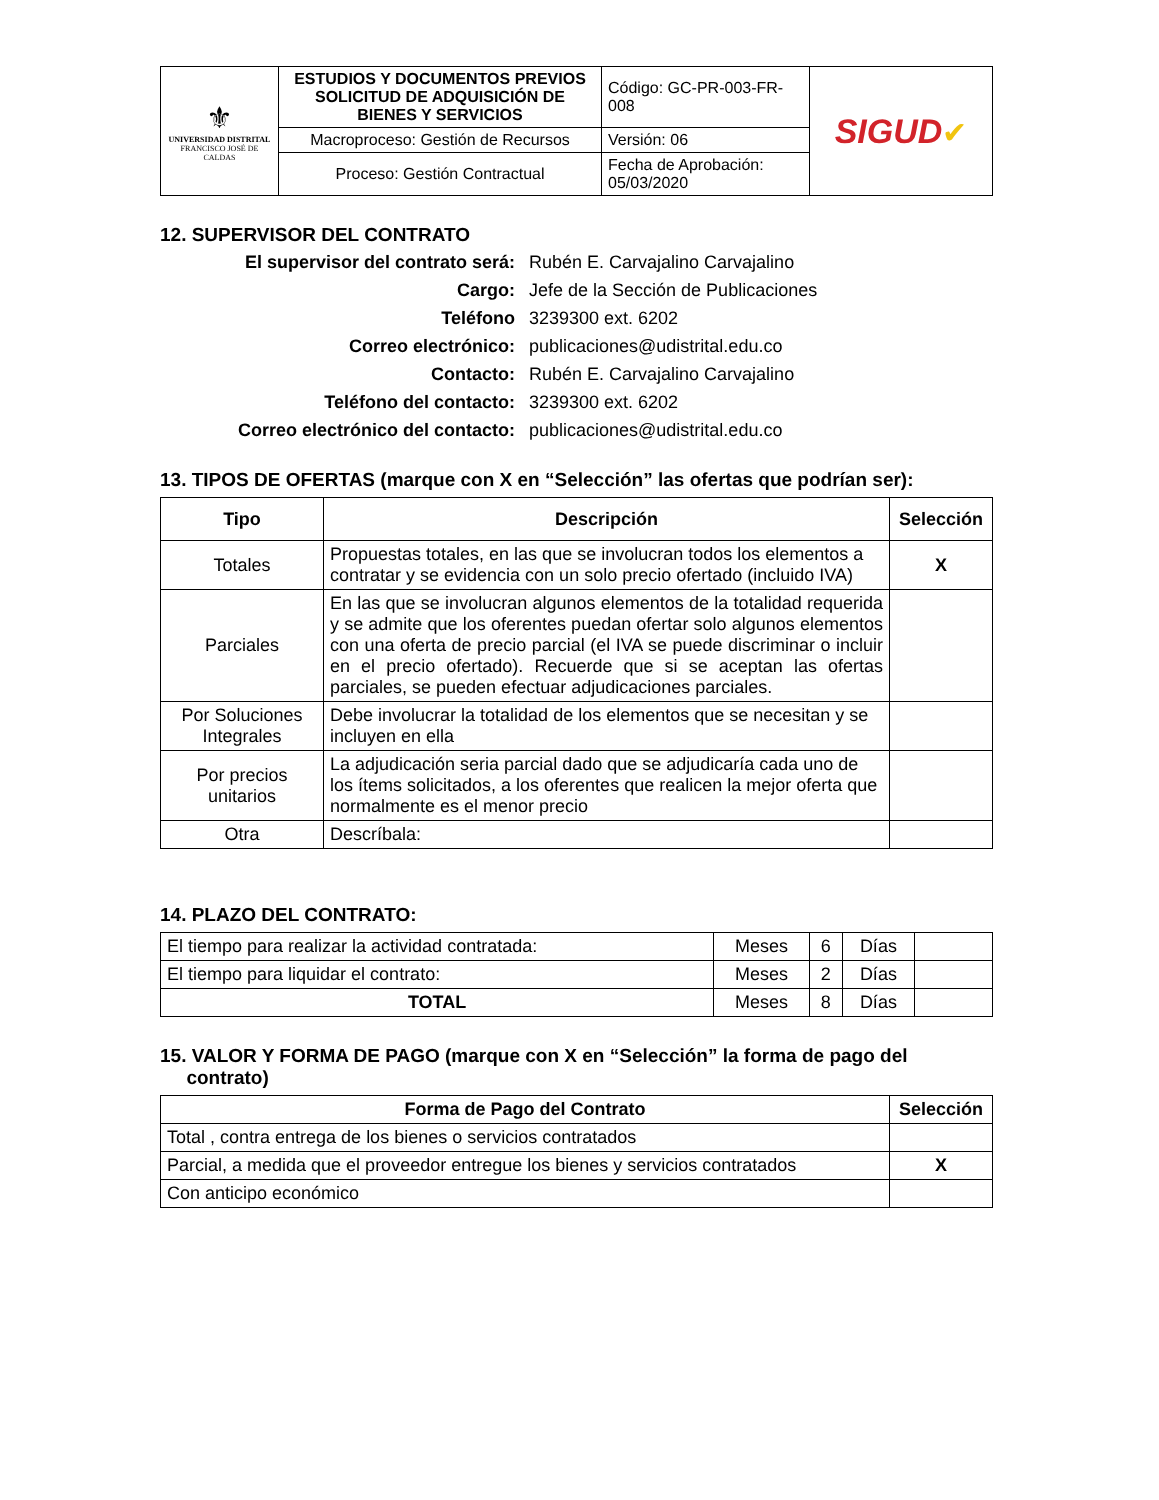| ⚜ UNIVERSIDAD DISTRITAL FRANCISCO JOSÉ DE CALDAS | ESTUDIOS Y DOCUMENTOS PREVIOS SOLICITUD DE ADQUISICIÓN DE BIENES Y SERVICIOS | Código: GC-PR-003-FR-008 | SIGUD ✔ |
| | Macroproceso: Gestión de Recursos | Versión: 06 | |
| | Proceso: Gestión Contractual | Fecha de Aprobación: 05/03/2020 | |
12. SUPERVISOR DEL CONTRATO
El supervisor del contrato será: Rubén E. Carvajalino Carvajalino Cargo: Jefe de la Sección de Publicaciones Teléfono 3239300 ext. 6202 Correo electrónico: publicaciones@udistrital.edu.co Contacto: Rubén E. Carvajalino Carvajalino Teléfono del contacto: 3239300 ext. 6202 Correo electrónico del contacto: publicaciones@udistrital.edu.co
13. TIPOS DE OFERTAS (marque con X en “Selección” las ofertas que podrían ser):
| Tipo | Descripción | Selección |
| --- | --- | --- |
| Totales | Propuestas totales, en las que se involucran todos los elementos a contratar y se evidencia con un solo precio ofertado (incluido IVA) | X |
| Parciales | En las que se involucran algunos elementos de la totalidad requerida y se admite que los oferentes puedan ofertar solo algunos elementos con una oferta de precio parcial (el IVA se puede discriminar o incluir en el precio ofertado). Recuerde que si se aceptan las ofertas parciales, se pueden efectuar adjudicaciones parciales. | |
| Por Soluciones Integrales | Debe involucrar la totalidad de los elementos que se necesitan y se incluyen en ella | |
| Por precios unitarios | La adjudicación seria parcial dado que se adjudicaría cada uno de los ítems solicitados, a los oferentes que realicen la mejor oferta que normalmente es el menor precio | |
| Otra | Descríbala: | |
14. PLAZO DEL CONTRATO:
| El tiempo para realizar la actividad contratada: | Meses | 6 | Días | |
| El tiempo para liquidar el contrato: | Meses | 2 | Días | |
| TOTAL | Meses | 8 | Días | |
15. VALOR Y FORMA DE PAGO (marque con X en “Selección” la forma de pago del
contrato)
| Forma de Pago del Contrato | Selección |
| --- | --- |
| Total , contra entrega de los bienes o servicios contratados | |
| Parcial, a medida que el proveedor entregue los bienes y servicios contratados | X |
| Con anticipo económico | |